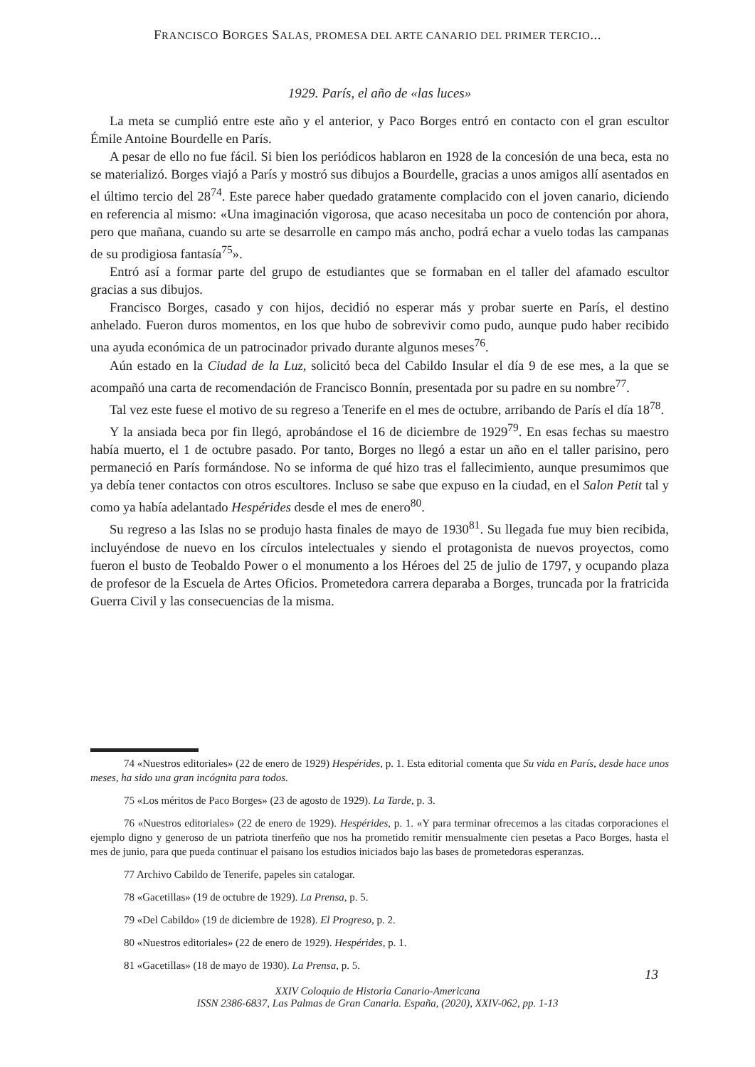FRANCISCO BORGES SALAS, PROMESA DEL ARTE CANARIO DEL PRIMER TERCIO...
1929. París, el año de «las luces»
La meta se cumplió entre este año y el anterior, y Paco Borges entró en contacto con el gran escultor Émile Antoine Bourdelle en París.
A pesar de ello no fue fácil. Si bien los periódicos hablaron en 1928 de la concesión de una beca, esta no se materializó. Borges viajó a París y mostró sus dibujos a Bourdelle, gracias a unos amigos allí asentados en el último tercio del 28<sup>74</sup>. Este parece haber quedado gratamente complacido con el joven canario, diciendo en referencia al mismo: «Una imaginación vigorosa, que acaso necesitaba un poco de contención por ahora, pero que mañana, cuando su arte se desarrolle en campo más ancho, podrá echar a vuelo todas las campanas de su prodigiosa fantasía<sup>75</sup>».
Entró así a formar parte del grupo de estudiantes que se formaban en el taller del afamado escultor gracias a sus dibujos.
Francisco Borges, casado y con hijos, decidió no esperar más y probar suerte en París, el destino anhelado. Fueron duros momentos, en los que hubo de sobrevivir como pudo, aunque pudo haber recibido una ayuda económica de un patrocinador privado durante algunos meses<sup>76</sup>.
Aún estado en la Ciudad de la Luz, solicitó beca del Cabildo Insular el día 9 de ese mes, a la que se acompañó una carta de recomendación de Francisco Bonnín, presentada por su padre en su nombre<sup>77</sup>.
Tal vez este fuese el motivo de su regreso a Tenerife en el mes de octubre, arribando de París el día 18<sup>78</sup>.
Y la ansiada beca por fin llegó, aprobándose el 16 de diciembre de 1929<sup>79</sup>. En esas fechas su maestro había muerto, el 1 de octubre pasado. Por tanto, Borges no llegó a estar un año en el taller parisino, pero permaneció en París formándose. No se informa de qué hizo tras el fallecimiento, aunque presumimos que ya debía tener contactos con otros escultores. Incluso se sabe que expuso en la ciudad, en el Salon Petit tal y como ya había adelantado Hespérides desde el mes de enero<sup>80</sup>.
Su regreso a las Islas no se produjo hasta finales de mayo de 1930<sup>81</sup>. Su llegada fue muy bien recibida, incluyéndose de nuevo en los círculos intelectuales y siendo el protagonista de nuevos proyectos, como fueron el busto de Teobaldo Power o el monumento a los Héroes del 25 de julio de 1797, y ocupando plaza de profesor de la Escuela de Artes Oficios. Prometedora carrera deparaba a Borges, truncada por la fratricida Guerra Civil y las consecuencias de la misma.
74 «Nuestros editoriales» (22 de enero de 1929) Hespérides, p. 1. Esta editorial comenta que Su vida en París, desde hace unos meses, ha sido una gran incógnita para todos.
75 «Los méritos de Paco Borges» (23 de agosto de 1929). La Tarde, p. 3.
76 «Nuestros editoriales» (22 de enero de 1929). Hespérides, p. 1. «Y para terminar ofrecemos a las citadas corporaciones el ejemplo digno y generoso de un patriota tinerfeño que nos ha prometido remitir mensualmente cien pesetas a Paco Borges, hasta el mes de junio, para que pueda continuar el paisano los estudios iniciados bajo las bases de prometedoras esperanzas.
77 Archivo Cabildo de Tenerife, papeles sin catalogar.
78 «Gacetillas» (19 de octubre de 1929). La Prensa, p. 5.
79 «Del Cabildo» (19 de diciembre de 1928). El Progreso, p. 2.
80 «Nuestros editoriales» (22 de enero de 1929). Hespérides, p. 1.
81 «Gacetillas» (18 de mayo de 1930). La Prensa, p. 5.
13
XXIV Coloquio de Historia Canario-Americana
ISSN 2386-6837, Las Palmas de Gran Canaria. España, (2020), XXIV-062, pp. 1-13